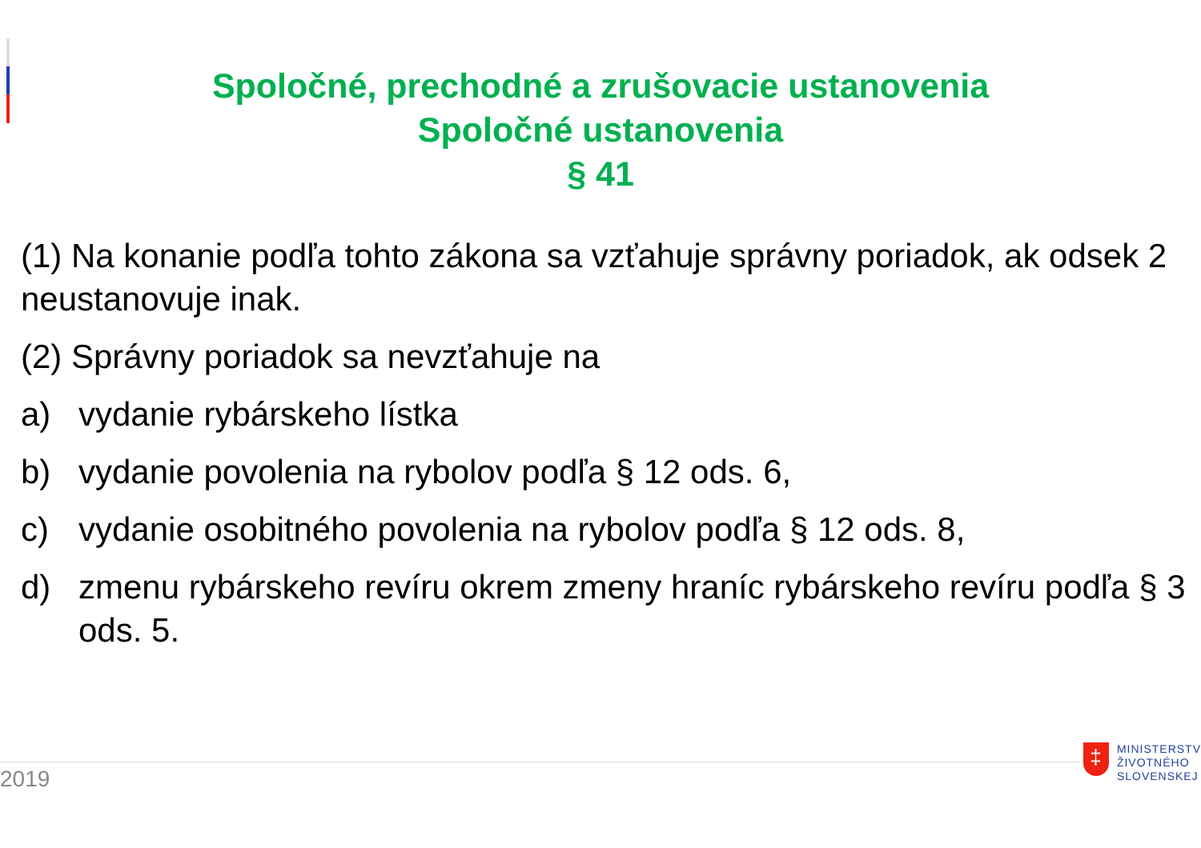Spoločné, prechodné a zrušovacie ustanovenia
Spoločné ustanovenia
§ 41
(1) Na konanie podľa tohto zákona sa vzťahuje správny poriadok, ak odsek 2 neustanovuje inak.
(2) Správny poriadok sa nevzťahuje na
a) vydanie rybárskeho lístka
b) vydanie povolenia na rybolov podľa § 12 ods. 6,
c) vydanie osobitného povolenia na rybolov podľa § 12 ods. 8,
d) zmenu rybárskeho revíru okrem zmeny hraníc rybárskeho revíru podľa § 3 ods. 5.
2019
‡
MINISTERSTV
ŽIVOTNÉHO
SLOVENSKEJ